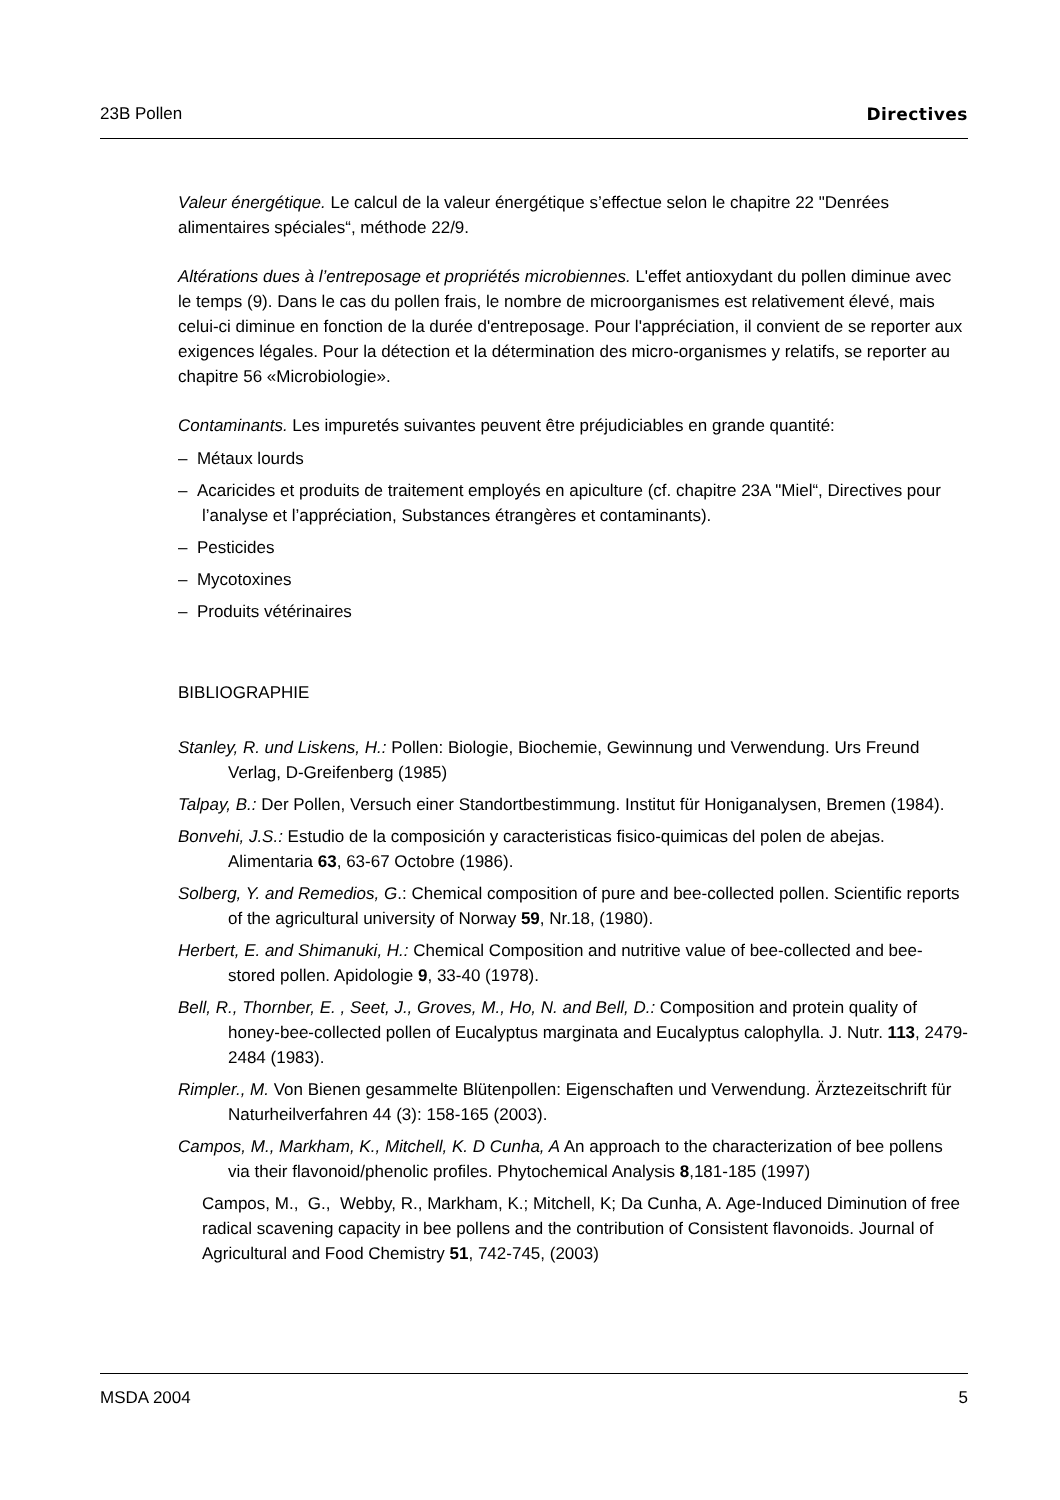23B Pollen Directives
Valeur énergétique. Le calcul de la valeur énergétique s’effectue selon le chapitre 22 "Denrées alimentaires spéciales“, méthode 22/9.
Altérations dues à l’entreposage et propriétés microbiennes. L'effet antioxydant du pollen diminue avec le temps (9). Dans le cas du pollen frais, le nombre de microorganismes est relativement élevé, mais celui-ci diminue en fonction de la durée d'entreposage. Pour l'appréciation, il convient de se reporter aux exigences légales. Pour la détection et la détermination des micro-organismes y relatifs, se reporter au chapitre 56 «Microbiologie».
Contaminants. Les impuretés suivantes peuvent être préjudiciables en grande quantité:
– Métaux lourds
– Acaricides et produits de traitement employés en apiculture (cf. chapitre 23A "Miel“, Directives pour l’analyse et l’appréciation, Substances étrangères et contaminants).
– Pesticides
– Mycotoxines
– Produits vétérinaires
BIBLIOGRAPHIE
Stanley, R. und Liskens, H.: Pollen: Biologie, Biochemie, Gewinnung und Verwendung. Urs Freund Verlag, D-Greifenberg (1985)
Talpay, B.: Der Pollen, Versuch einer Standortbestimmung. Institut für Honiganalysen, Bremen (1984).
Bonvehi, J.S.: Estudio de la composición y caracteristicas fisico-quimicas del polen de abejas. Alimentaria 63, 63-67 Octobre (1986).
Solberg, Y. and Remedios, G.: Chemical composition of pure and bee-collected pollen. Scientific reports of the agricultural university of Norway 59, Nr.18, (1980).
Herbert, E. and Shimanuki, H.: Chemical Composition and nutritive value of bee-collected and bee-stored pollen. Apidologie 9, 33-40 (1978).
Bell, R., Thornber, E. , Seet, J., Groves, M., Ho, N. and Bell, D.: Composition and protein quality of honey-bee-collected pollen of Eucalyptus marginata and Eucalyptus calophylla. J. Nutr. 113, 2479-2484 (1983).
Rimpler., M. Von Bienen gesammelte Blütenpollen: Eigenschaften und Verwendung. Ärztezeitschrift für Naturheilverfahren 44 (3): 158-165 (2003).
Campos, M., Markham, K., Mitchell, K. D Cunha, A An approach to the characterization of bee pollens via their flavonoid/phenolic profiles. Phytochemical Analysis 8,181-185 (1997)
Campos, M., G., Webby, R., Markham, K.; Mitchell, K; Da Cunha, A. Age-Induced Diminution of free radical scavening capacity in bee pollens and the contribution of Consistent flavonoids. Journal of Agricultural and Food Chemistry 51, 742-745, (2003)
MSDA 2004 5